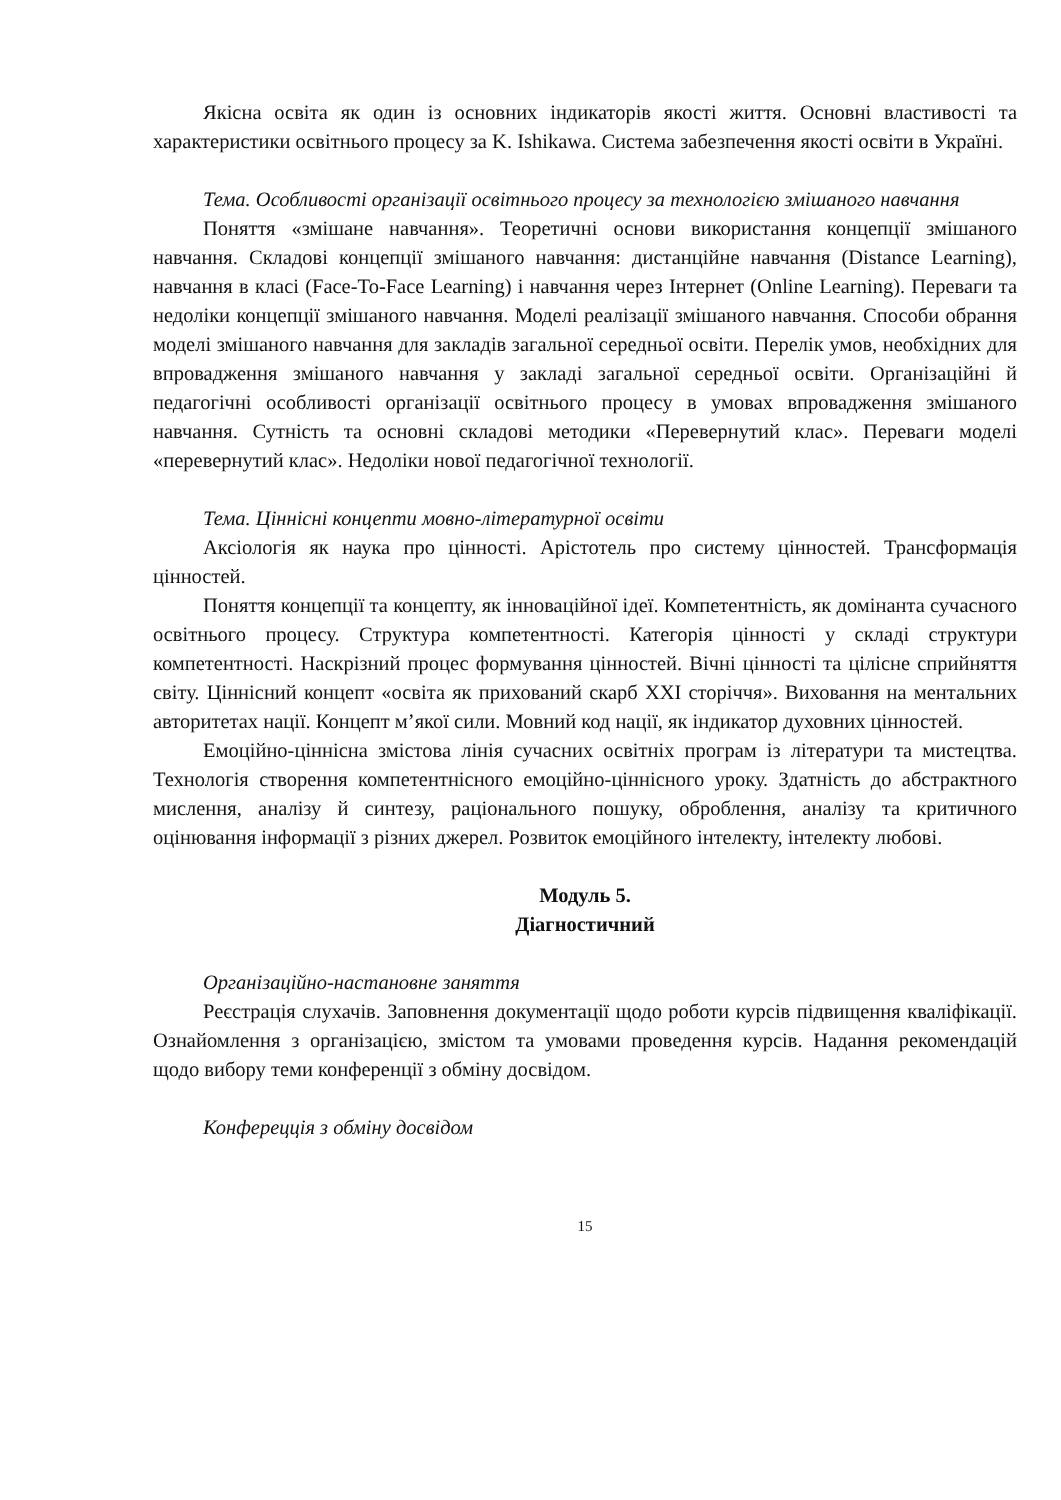Якісна освіта як один із основних індикаторів якості життя. Основні властивості та характеристики освітнього процесу за K. Ishikawa. Система забезпечення якості освіти в Україні.
Тема. Особливості організації освітнього процесу за технологією змішаного навчання
Поняття «змішане навчання». Теоретичні основи використання концепції змішаного навчання. Складові концепції змішаного навчання: дистанційне навчання (Distance Learning), навчання в класі (Face-To-Face Learning) і навчання через Інтернет (Online Learning). Переваги та недоліки концепції змішаного навчання. Моделі реалізації змішаного навчання. Способи обрання моделі змішаного навчання для закладів загальної середньої освіти. Перелік умов, необхідних для впровадження змішаного навчання у закладі загальної середньої освіти. Організаційні й педагогічні особливості організації освітнього процесу в умовах впровадження змішаного навчання. Сутність та основні складові методики «Перевернутий клас». Переваги моделі «перевернутий клас». Недоліки нової педагогічної технології.
Тема. Ціннісні концепти мовно-літературної освіти
Аксіологія як наука про цінності. Арістотель про систему цінностей. Трансформація цінностей.
Поняття концепції та концепту, як інноваційної ідеї. Компетентність, як домінанта сучасного освітнього процесу. Структура компетентності. Категорія цінності у складі структури компетентності. Наскрізний процес формування цінностей. Вічні цінності та цілісне сприйняття світу. Ціннісний концепт «освіта як прихований скарб ХХІ сторіччя». Виховання на ментальних авторитетах нації. Концепт м’якої сили. Мовний код нації, як індикатор духовних цінностей.
Емоційно-ціннісна змістова лінія сучасних освітніх програм із літератури та мистецтва. Технологія створення компетентнісного емоційно-ціннісного уроку. Здатність до абстрактного мислення, аналізу й синтезу, раціонального пошуку, оброблення, аналізу та критичного оцінювання інформації з різних джерел. Розвиток емоційного інтелекту, інтелекту любові.
Модуль 5.
Діагностичний
Організаційно-настановне заняття
Реєстрація слухачів. Заповнення документації щодо роботи курсів підвищення кваліфікації. Ознайомлення з організацією, змістом та умовами проведення курсів. Надання рекомендацій щодо вибору теми конференції з обміну досвідом.
Конферецція з обміну досвідом
15